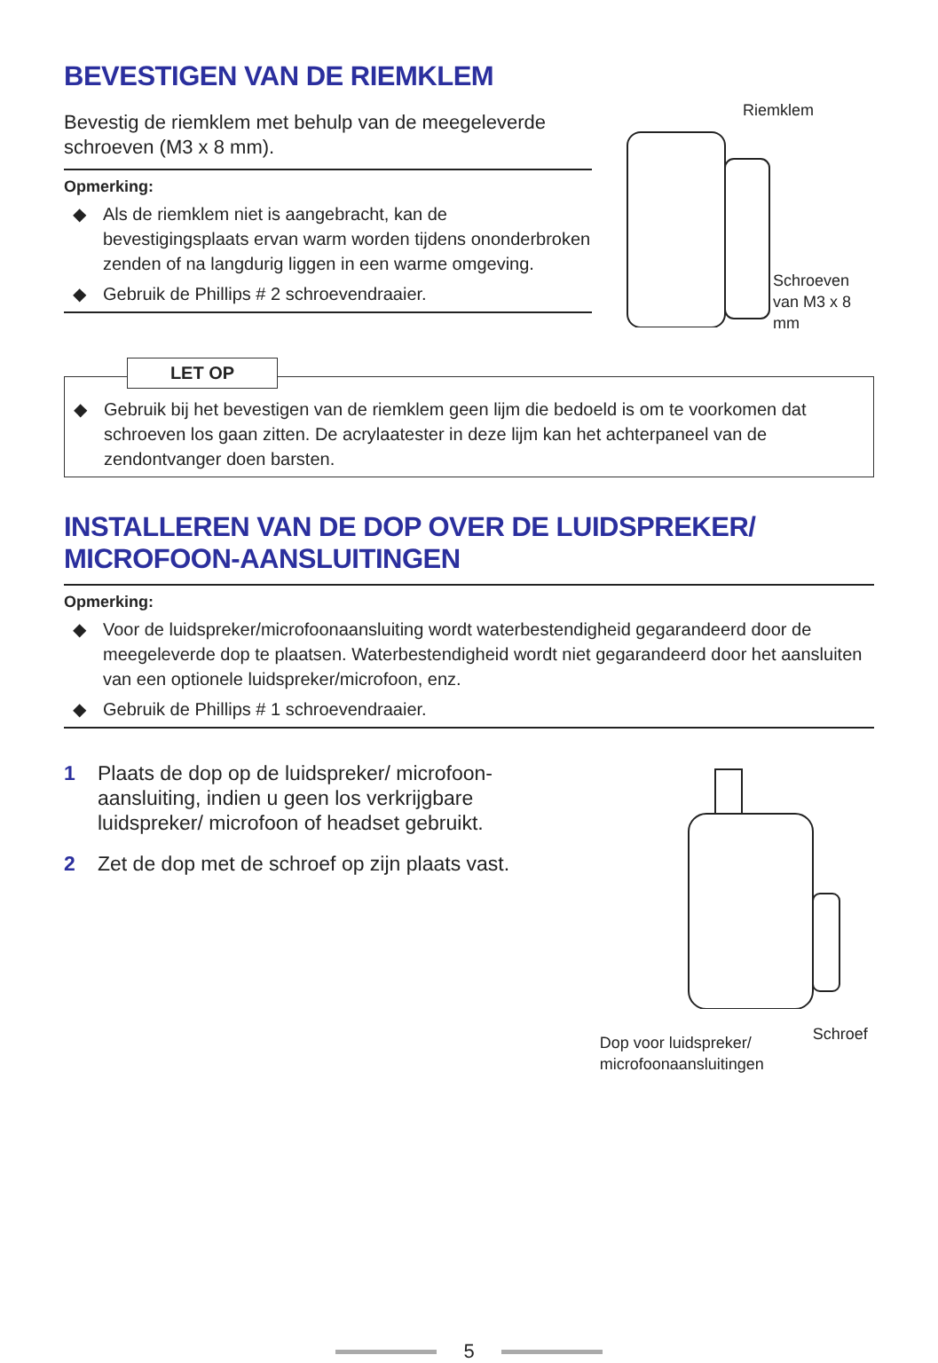BEVESTIGEN VAN DE RIEMKLEM
Bevestig de riemklem met behulp van de meegeleverde schroeven (M3 x 8 mm).
Opmerking:
◆ Als de riemklem niet is aangebracht, kan de bevestigingsplaats ervan warm worden tijdens ononderbroken zenden of na langdurig liggen in een warme omgeving.
◆ Gebruik de Phillips # 2 schroevendraaier.
Riemklem
Schroeven
van M3 x 8
mm
LET OP
◆ Gebruik bij het bevestigen van de riemklem geen lijm die bedoeld is om te voorkomen dat schroeven los gaan zitten. De acrylaatester in deze lijm kan het achterpaneel van de zendontvanger doen barsten.
INSTALLEREN VAN DE DOP OVER DE LUIDSPREKER/ MICROFOON-AANSLUITINGEN
Opmerking:
◆ Voor de luidspreker/microfoonaansluiting wordt waterbestendigheid gegarandeerd door de meegeleverde dop te plaatsen. Waterbestendigheid wordt niet gegarandeerd door het aansluiten van een optionele luidspreker/microfoon, enz.
◆ Gebruik de Phillips # 1 schroevendraaier.
1 Plaats de dop op de luidspreker/ microfoon-aansluiting, indien u geen los verkrijgbare luidspreker/ microfoon of headset gebruikt.
2 Zet de dop met de schroef op zijn plaats vast.
Dop voor luidspreker/
microfoonaansluitingen
Schroef
5